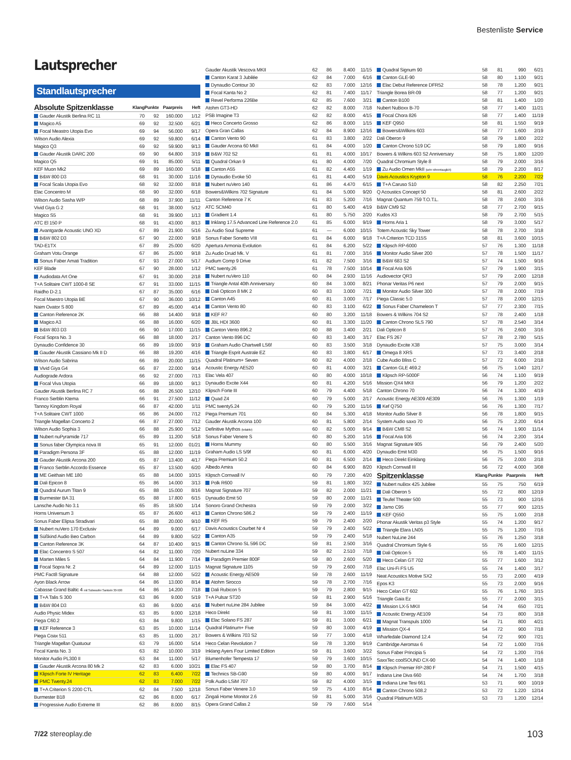Bestenliste Service
Lautsprecher
Standlautsprecher
| Absolute Spitzenklasse | Klang | Punkte | Paarpreis | Heft |
| --- | --- | --- | --- | --- |
| Gauder Akustik Berlina RC 11 | 70 | 92 | 160.000 | 1/12 |
| Magico A5 | 69 | 92 | 32.500 | 6/21 |
| Focal Meastro Utopia Evo | 69 | 94 | 56.000 | 9/17 |
| Wilson Audio Alexia | 69 | 92 | 59.800 | 6/14 |
| Magico Q3 | 69 | 92 | 59.900 | 9/13 |
| Gauder Akustik DARC 200 | 69 | 90 | 64.800 | 3/19 |
| Magico Q5 | 69 | 91 | 85.000 | 5/11 |
| KEF Muon Mk2 | 69 | 89 | 160.000 | 5/18 |
| B&W 800 D3 | 68 | 91 | 30.000 | 11/16 |
| Focal Scala Utopia Evo | 68 | 92 | 32.000 | 8/18 |
| Elac Concentro M | 68 | 90 | 32.000 | 6/18 |
| Wilson Audio Sasha W/P | 68 | 89 | 37.900 | 11/11 |
| Vivid Giya G 2 | 68 | 91 | 38.000 | 5/12 |
| Magico S5 | 68 | 91 | 39.900 | 1/13 |
| ATC El 150 P | 68 | 91 | 43.000 | 8/13 |
| Avantgarde Acoustic UNO XD | 67 | 89 | 21.900 | 5/16 |
| B&W 802 D3 | 67 | 90 | 22.000 | 9/18 |
| TAD-E1TX | 67 | 89 | 25.000 | 6/20 |
| Graham Votu Orange | 67 | 86 | 25.000 | 9/18 |
| Sonus Faber Amati Tradition | 67 | 93 | 27.000 | 5/17 |
| KEF Blade | 67 | 90 | 28.000 | 1/12 |
| Audiodata Art One | 67 | 91 | 30.000 | 2/18 |
| T+A Solitaire CWT 1000-8 SE | 67 | 91 | 33.000 | 11/15 |
| Raidho D-2.1 | 67 | 87 | 35.000 | 6/16 |
| Focal Maestro Utopia BE | 67 | 90 | 36.000 | 10/12 |
| Naim Ovator S 800 | 67 | 89 | 45.000 | 4/14 |
| Canton Reference 2K | 66 | 88 | 14.400 | 9/18 |
| Magico A3 | 66 | 88 | 16.000 | 6/20 |
| B&W 803 D3 | 66 | 90 | 17.000 | 11/15 |
| Focal Sopra No. 3 | 66 | 88 | 18.000 | 2/17 |
| Dynaudio Confidence 30 | 66 | 89 | 19.000 | 9/19 |
| Gauder Akustik Cassiano Mk II D | 66 | 88 | 19.200 | 4/16 |
| Wilson Audio Sabrina | 66 | 89 | 20.000 | 11/15 |
| Vivid Giya G4 | 66 | 87 | 22.000 | 9/14 |
| Audiograde Ardora | 66 | 92 | 27.000 | 7/13 |
| Focal Viva Utopia | 66 | 89 | 18.000 | 9/13 |
| Gauder Akustik Berlina RC 7 | 66 | 88 | 26.500 | 12/10 |
| Franco Serblin Ktema | 66 | 91 | 27.500 | 11/12 |
| Tannoy Kingdom Royal | 66 | 87 | 42.000 | 1/11 |
| T+A Solitaire CWT 1000 | 66 | 86 | 24.000 | 7/12 |
| Triangle Magellan Concerto 2 | 66 | 87 | 27.000 | 7/12 |
| Wilson Audio Sophia 3 | 66 | 88 | 25.900 | 5/12 |
| Nubert nuPyramide 717 | 65 | 89 | 11.200 | 5/18 |
| Sonus faber Olympica nova III | 65 | 91 | 12.000 | 01/21 |
| Paradigm Persona 3F | 65 | 88 | 12.000 | 11/19 |
| Gauder Akustik Arcona 200 | 65 | 87 | 13.400 | 4/17 |
| Franco Serblin Accordo Essence | 65 | 87 | 13.500 | 6/20 |
| ME Geithain ME 180 | 65 | 88 | 14.000 | 10/15 |
| Dali Epicon 8 | 65 | 86 | 14.000 | 3/13 |
| Quadral Aurum Titan 9 | 65 | 88 | 15.000 | 8/16 |
| Burmester BA 31 | 65 | 88 | 17.800 | 6/15 |
| Lansche Audio No 3.1 | 65 | 85 | 18.500 | 1/14 |
| Horns Universum 3 | 65 | 87 | 26.600 | 4/13 |
| Sonus Faber Elipsa Stradivari | 65 | 88 | 20.000 | 9/10 |
| Nubert nuVero 170 Exclusiv | 64 | 89 | 9.000 | 6/17 |
| Süßkind Audio Beo Carbon | 64 | 89 | 9.800 | 5/22 |
| Canton Reference 3K | 64 | 87 | 10.400 | 9/15 |
| Elac Concentro S 507 | 64 | 82 | 11.000 | 7/20 |
| Marten Miles 5 | 64 | 84 | 11.900 | 7/14 |
| Focal Sopra Nr. 2 | 64 | 89 | 12.000 | 11/15 |
| PMC Fact8 Signature | 64 | 88 | 12.000 | 5/22 |
| Ayon Black Arrow | 64 | 86 | 13.000 | 8/14 |
| Cabasse Grand Baltic 4 mit Subwoofer Santorin 30-500 | 64 | 86 | 14.200 | 7/18 |
| T+A Talis S 300 | 63 | 86 | 9.000 | 5/19 |
| B&W 804 D3 | 63 | 86 | 9.000 | 4/16 |
| Audio Physic Midex | 63 | 85 | 9.000 | 12/18 |
| Piega C60.2 | 63 | 84 | 9.800 | 1/15 |
| KEF Reference 3 | 63 | 85 | 10.000 | 11/14 |
| Piega Coax 511 | 63 | 85 | 11.000 | 2/17 |
| Triangle Magellan Quatuour | 63 | 79 | 16.000 | 5/14 |
| Focal Kanta No. 3 | 63 | 82 | 10.000 | 3/19 |
| Monitor Audio PL300 II | 63 | 84 | 11.000 | 5/17 |
| Gauder Akustik Arcona 80 Mk 2 | 62 | 83 | 6.000 | 10/21 |
| Klipsch Forte IV Heritage | 62 | 83 | 6.400 | 7/22 |
| PMC Twenty.24 | 62 | 83 | 7.000 | 7/22 |
| T+A Criterion S 2200 CTL | 62 | 84 | 7.500 | 12/18 |
| Burmester B18 | 62 | 86 | 8.000 | 6/17 |
| Progressive Audio Extreme III | 62 | 86 | 8.000 | 8/15 |
| Gauder Akustik Vescova MKII | 62 | 86 | 8.400 | 11/15 |
| Canton Karat 3 Jubilée | 62 | 84 | 7.000 | 6/16 |
| Dynaudio Contour 30 | 62 | 83 | 7.000 | 12/16 |
| Focal Kanta No 2 | 62 | 81 | 7.400 | 11/17 |
| Revel Performa 226Be | 62 | 85 | 7.600 | 3/21 |
| Atohm GT3-HD | 62 | 82 | 8.000 | 7/18 |
| PSB Imagine T3 | 62 | 82 | 8.000 | 4/15 |
| Heco Concerto Grosso | 62 | 86 | 8.000 | 1/15 |
| Opera Gran Callas | 62 | 84 | 8.900 | 12/16 |
| Canton Vento 90 | 61 | 83 | 3.800 | 2/22 |
| Gauder Arcona 60 MkII | 61 | 84 | 4.000 | 1/20 |
| B&W 702 S2 | 61 | 81 | 4.000 | 10/17 |
| Quadral Orkan 9 | 61 | 80 | 4.000 | 7/20 |
| Canton A55 | 61 | 82 | 4.400 | 1/19 |
| Dynaudio Evoke 50 | 61 | 81 | 4.400 | 5/19 |
| Nubert nuVero 140 | 61 | 86 | 4.470 | 6/15 |
| Bowers&Wilkins 702 Signature | 61 | 84 | 5.000 | 9/20 |
| Canton Reference 7 K | 61 | 83 | 5.200 | 7/16 |
| ATC SCM40 | 61 | 80 | 5.400 | 4/19 |
| Gradient 1.4 | 61 | 80 | 5.750 | 2/20 |
| Inklang 17.5 Advanced Line Reference 2.0 | 61 | 85 | 6.000 | 9/19 |
| Zu Audio Soul Supreme | 61 | — | 6.000 | 10/15 |
| Sonus Faber Sonetto VIII | 61 | 84 | 6.000 | 9/18 |
| Apertura Armonia Evolution | 61 | 84 | 6.200 | 5/22 |
| Zu Audio Druid Mk. V | 61 | 81 | 7.000 | 3/16 |
| Audium Comp 9 Drive | 61 | 82 | 7.500 | 3/16 |
| PMC twenty.26 | 61 | 78 | 7.500 | 10/14 |
| Nubert nuVero 110 | 60 | 84 | 2.930 | 11/16 |
| Triangle Antal 40th Anniversary | 60 | 84 | 3.000 | 8/21 |
| Dali Opticon 8 MK 2 | 60 | 83 | 3.000 | 7/21 |
| Canton A45 | 60 | 81 | 3.000 | 7/17 |
| Canton Vento 80 | 60 | 83 | 3.100 | 6/22 |
| KEF R7 | 60 | 80 | 3.200 | 11/18 |
| JBL HDI 3600 | 60 | 81 | 3.300 | 11/20 |
| Canton Vento 896.2 | 60 | 88 | 3.400 | 2/21 |
| Canton Vento 896 DC | 60 | 83 | 3.400 | 3/17 |
| Graham Audio Chartwell LS6f | 60 | 83 | 3.500 | 3/18 |
| Triangle Esprit Australe EZ | 60 | 83 | 3.800 | 6/17 |
| Quadral Platinum+ Seven | 60 | 82 | 4.000 | 2/18 |
| Acoustic Energy AE520 | 60 | 81 | 4.000 | 3/21 |
| Elac Vela 407 | 60 | 80 | 4.000 | 10/18 |
| Dynaudio Excite X44 | 60 | 81 | 4.200 | 5/16 |
| Klipsch Forte III | 60 | 79 | 4.400 | 5/18 |
| Quad Z4 | 60 | 79 | 5.000 | 2/17 |
| PMC twenty5.24 | 60 | 79 | 5.200 | 11/16 |
| Piega Premium 701 | 60 | 84 | 5.300 | 4/18 |
| Gauder Akustik Arcona 100 | 60 | 81 | 5.800 | 2/14 |
| Definitive Mythos (teilaktiv) | 60 | 82 | 5.000 | 9/14 |
| Sonus Faber Venere S | 60 | 80 | 5.200 | 1/16 |
| Horns Mummy | 60 | 80 | 5.500 | 3/16 |
| Graham Audio LS 5/9f | 60 | 81 | 6.000 | 4/20 |
| Piega Premium 50.2 | 60 | 81 | 6.500 | 2/14 |
| Albedo Amira | 60 | 84 | 6.900 | 8/20 |
| Klipsch Cornwall IV | 60 | 79 | 7.200 | 4/20 |
| Polk R600 | 59 | 81 | 1.800 | 3/22 |
| Magnat Signature 707 | 59 | 82 | 2.000 | 11/21 |
| Dynaudio Emit 50 | 59 | 80 | 2.000 | 11/21 |
| Sonoro Grand Orchestra | 59 | 79 | 2.000 | 3/22 |
| Canton Chrono 586.2 | 59 | 79 | 2.400 | 11/19 |
| KEF R5 | 59 | 79 | 2.400 | 2/20 |
| Davis Acoustics Courbet Nr 4 | 59 | 79 | 2.400 | 5/22 |
| Canton A35 | 59 | 79 | 2.400 | 5/18 |
| Canton Chrono SL 596 DC | 59 | 81 | 2.500 | 3/16 |
| Nubert nuLine 334 | 59 | 82 | 2.510 | 7/18 |
| Paradigm Premier 800F | 59 | 80 | 2.600 | 5/20 |
| Magnat Signature 1105 | 59 | 79 | 2.600 | 7/18 |
| Acoustic Energy AE509 | 59 | 78 | 2.600 | 11/19 |
| Atohm Sirocco | 59 | 78 | 2.700 | 7/16 |
| Dali Rubicon 5 | 59 | 79 | 2.800 | 9/15 |
| T+A Pulsar ST20 | 59 | 81 | 2.900 | 5/16 |
| Nubert nuLine 284 Jubilee | 59 | 84 | 3.000 | 4/22 |
| Heco Direkt | 59 | 81 | 3.000 | 11/15 |
| Elac Solano FS 287 | 59 | 81 | 3.000 | 6/21 |
| Quadral Platinum+ Five | 59 | 80 | 3.000 | 4/19 |
| Bowers & Wilkins 703 S2 | 59 | 77 | 3.000 | 4/18 |
| Heco Celan Revolution 7 | 59 | 78 | 3.200 | 9/19 |
| Inklang Ayers Four Limited Edition | 59 | 81 | 3.600 | 3/22 |
| Blumenhofer Tempesta 17 | 59 | 79 | 3.600 | 10/15 |
| Elac FS 407 | 59 | 80 | 3.700 | 8/14 |
| Technics SB-G90 | 59 | 80 | 4.000 | 9/17 |
| Polk Audio LSiM 707 | 59 | 82 | 4.000 | 3/15 |
| Sonus Faber Venere 3.0 | 59 | 75 | 4.100 | 8/14 |
| Zingali Home Monitor 2.6 | 59 | 81 | 5.000 | 3/16 |
| Opera Grand Callas 2 | 59 | 79 | 7.600 | 5/14 |
| Quadral Signum 90 | 58 | 81 | 990 | 6/21 |
| Canton GLE-90 | 58 | 80 | 1.100 | 9/21 |
| Elac Debut Reference DFR52 | 58 | 78 | 1.200 | 9/21 |
| Triangle Borea BR-09 | 58 | 77 | 1.200 | 9/21 |
| Canton B100 | 58 | 81 | 1.400 | 1/20 |
| Nubert NuBoxx B-70 | 58 | 77 | 1.400 | 11/21 |
| Focal Chora 826 | 58 | 77 | 1.400 | 11/19 |
| KEF Q950 | 58 | 81 | 1.550 | 9/19 |
| Bowers&Wilkins 603 | 58 | 77 | 1.600 | 2/19 |
| Dali Oberon 9 | 58 | 79 | 1.800 | 2/22 |
| Canton Chrono 519 DC | 58 | 79 | 1.800 | 9/16 |
| Bowers & Wilkins 603 S2 Anniversary | 58 | 75 | 1.800 | 12/20 |
| Quadral Chromium Style 8 | 58 | 79 | 2.000 | 3/16 |
| Zu Audio Omen MkII (sehr röhrentauglich) | 58 | 79 | 2.200 | 8/17 |
| Davis Acoustics Krypton 9 | 58 | 76 | 2.200 | 7/22 |
| T+A Caruso S10 | 58 | 82 | 2.250 | 7/21 |
| Q Acoustics Concept 50 | 58 | 81 | 2.600 | 2/22 |
| Magnat Quantum 759 T.O.T.L. | 58 | 78 | 2.600 | 3/16 |
| B&W CM9 S2 | 58 | 77 | 2.700 | 9/15 |
| Kudos X3 | 58 | 79 | 2.700 | 5/15 |
| Horns Aria 1 | 58 | 79 | 3.000 | 5/17 |
| Totem Acoustic Sky Tower | 58 | 78 | 2.700 | 3/18 |
| T+A Criterion TCD 315S | 58 | 81 | 3.600 | 10/15 |
| Klipsch RP-6000 | 57 | 76 | 1.300 | 11/18 |
| Monitor Audio Silver 200 | 57 | 78 | 1.500 | 11/17 |
| B&W 683 S2 | 57 | 74 | 1.500 | 9/16 |
| Focal Aria 926 | 57 | 79 | 1.900 | 3/15 |
| Audiovector QR3 | 57 | 79 | 2.000 | 12/18 |
| Phonar Veritas P6 next | 57 | 79 | 2.000 | 9/15 |
| Monitor Audio Silver 300 | 57 | 78 | 2.000 | 7/19 |
| Piega Classic 5.0 | 57 | 78 | 2.000 | 12/15 |
| Sonus Faber Chameleon T | 57 | 77 | 2.300 | 7/15 |
| Bowers & Wilkins 704 S2 | 57 | 78 | 2.400 | 1/18 |
| Canton Chrono SLS 790 | 57 | 78 | 2.540 | 3/14 |
| Dali Opticon 8 | 57 | 76 | 2.600 | 3/16 |
| Elac FS 267 | 57 | 78 | 2.780 | 5/15 |
| Dynaudio Excite X38 | 57 | 75 | 3.000 | 3/14 |
| Omega 8 XRS | 57 | 73 | 3.400 | 2/18 |
| Cube Audio Bliss C | 57 | 72 | 6.000 | 2/18 |
| Canton GLE 469.2 | 56 | 75 | 1.040 | 12/17 |
| Klipsch RP-5000F | 56 | 74 | 1.100 | 9/19 |
| Mission QX4 MKII | 56 | 79 | 1.200 | 2/22 |
| Canton Chrono 70 | 56 | 74 | 1.300 | 4/19 |
| Acoustic Energy AE309 AE309 | 56 | 76 | 1.300 | 1/19 |
| Kef Q750 | 56 | 76 | 1.300 | 7/17 |
| Monitor Audio Silver 8 | 56 | 78 | 1.800 | 9/15 |
| System Audio saxo 70 | 56 | 75 | 2.200 | 6/14 |
| B&W CM8 S2 | 56 | 74 | 1.900 | 11/14 |
| Focal Aria 936 | 56 | 74 | 2.200 | 3/14 |
| Magnat Signature 905 | 56 | 79 | 2.400 | 5/20 |
| Dynaudio Emit M30 | 56 | 75 | 1.500 | 9/16 |
| Heco Direkt Einklang | 56 | 75 | 2.000 | 2/18 |
| Klipsch Cornwall III | 56 | 72 | 4.000 | 3/08 |
| Spitzenklasse | Klang | Punkte | Paarpreis | Heft |
| Nubert nuBox 425 Jubilee | 55 | 75 | 750 | 6/19 |
| Dali Oberon 5 | 55 | 72 | 800 | 12/19 |
| Teufel Theater 500 | 55 | 73 | 900 | 12/16 |
| Jamo C95 | 55 | 77 | 900 | 12/15 |
| KEF Q550 | 55 | 75 | 1.000 | 2/18 |
| Phonar Akustik Veritas p3 Style | 55 | 74 | 1.200 | 9/17 |
| Triangle Elara LN05 | 55 | 75 | 1.200 | 7/16 |
| Nubert NuLine 244 | 55 | 76 | 1.250 | 3/18 |
| Quadral Chromium Style 6 | 55 | 76 | 1.600 | 12/15 |
| Dali Opticon 5 | 55 | 78 | 1.400 | 11/15 |
| Heco Celan GT 702 | 55 | 77 | 1.600 | 3/12 |
| Elac Uni-Fi FS U5 | 55 | 74 | 1.400 | 3/17 |
| Neat Acoustics Motive SX2 | 55 | 73 | 2.000 | 4/19 |
| Epos K3 | 55 | 73 | 2.000 | 9/16 |
| Heco Celan GT 602 | 55 | 76 | 1.760 | 3/15 |
| Triangle Gaia Ez | 55 | 77 | 2.000 | 3/15 |
| Mission LX-5 MKII | 54 | 74 | 650 | 7/21 |
| Acoustic Energy AE109 | 54 | 73 | 800 | 3/18 |
| Magnat Transpuls 1000 | 54 | 71 | 800 | 4/21 |
| Mission QX-4 | 54 | 72 | 900 | 7/18 |
| Wharfedale Diamond 12.4 | 54 | 72 | 900 | 7/21 |
| Cambridge Aeromax 6 | 54 | 72 | 1.000 | 7/16 |
| Sonus Faber Principia 5 | 54 | 72 | 1.200 | 7/16 |
| SaxxTec coolSOUND CX-90 | 54 | 74 | 1.400 | 1/18 |
| Klipsch Premier RP-280 F | 54 | 71 | 1.500 | 4/15 |
| Indiana Line Diva 660 | 54 | 74 | 1.700 | 3/18 |
| Indiana Line Tesi 661 | 53 | 71 | 900 | 10/19 |
| Canton Chrono 508.2 | 53 | 72 | 1.220 | 12/14 |
| Quadral Platinum M35 | 53 | 73 | 1.200 | 12/14 |
7/22 stereoplay.de 103